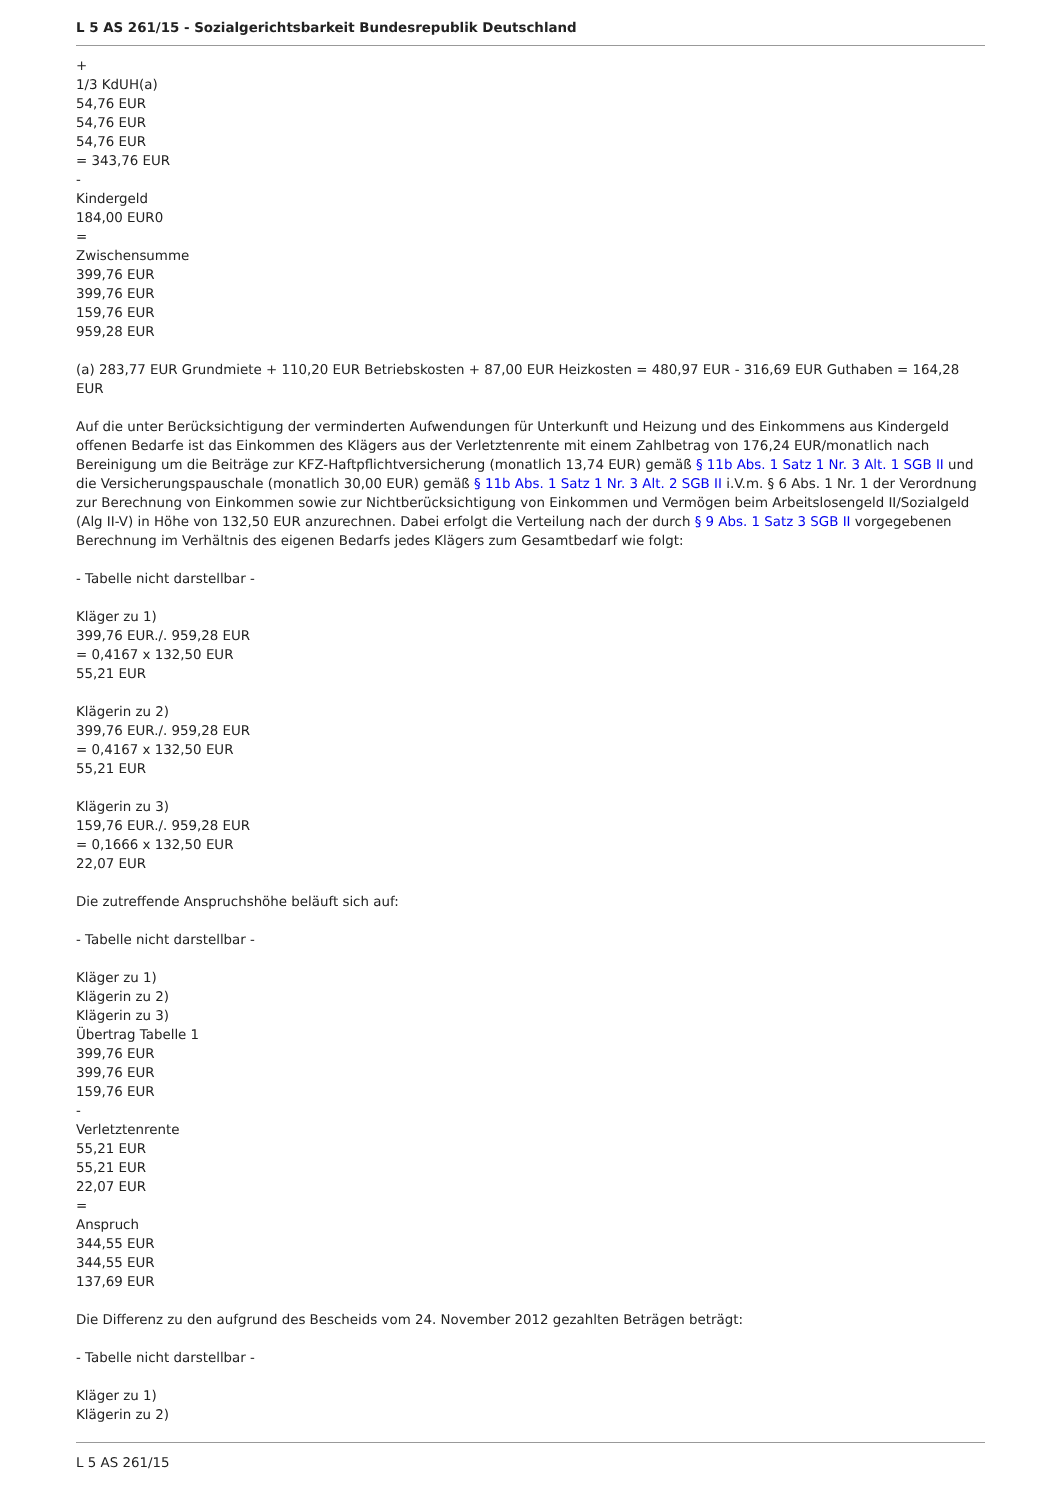L 5 AS 261/15 - Sozialgerichtsbarkeit Bundesrepublik Deutschland
+
1/3 KdUH(a)
54,76 EUR
54,76 EUR
54,76 EUR
= 343,76 EUR
-
Kindergeld
184,00 EUR0
=
Zwischensumme
399,76 EUR
399,76 EUR
159,76 EUR
959,28 EUR
(a) 283,77 EUR Grundmiete + 110,20 EUR Betriebskosten + 87,00 EUR Heizkosten = 480,97 EUR - 316,69 EUR Guthaben = 164,28 EUR
Auf die unter Berücksichtigung der verminderten Aufwendungen für Unterkunft und Heizung und des Einkommens aus Kindergeld offenen Bedarfe ist das Einkommen des Klägers aus der Verletztenrente mit einem Zahlbetrag von 176,24 EUR/monatlich nach Bereinigung um die Beiträge zur KFZ-Haftpflichtversicherung (monatlich 13,74 EUR) gemäß § 11b Abs. 1 Satz 1 Nr. 3 Alt. 1 SGB II und die Versicherungspauschale (monatlich 30,00 EUR) gemäß § 11b Abs. 1 Satz 1 Nr. 3 Alt. 2 SGB II i.V.m. § 6 Abs. 1 Nr. 1 der Verordnung zur Berechnung von Einkommen sowie zur Nichtberücksichtigung von Einkommen und Vermögen beim Arbeitslosengeld II/Sozialgeld (Alg II-V) in Höhe von 132,50 EUR anzurechnen. Dabei erfolgt die Verteilung nach der durch § 9 Abs. 1 Satz 3 SGB II vorgegebenen Berechnung im Verhältnis des eigenen Bedarfs jedes Klägers zum Gesamtbedarf wie folgt:
- Tabelle nicht darstellbar -
Kläger zu 1)
399,76 EUR./. 959,28 EUR
= 0,4167 x 132,50 EUR
55,21 EUR
Klägerin zu 2)
399,76 EUR./. 959,28 EUR
= 0,4167 x 132,50 EUR
55,21 EUR
Klägerin zu 3)
159,76 EUR./. 959,28 EUR
= 0,1666 x 132,50 EUR
22,07 EUR
Die zutreffende Anspruchshöhe beläuft sich auf:
- Tabelle nicht darstellbar -
Kläger zu 1)
Klägerin zu 2)
Klägerin zu 3)
Übertrag Tabelle 1
399,76 EUR
399,76 EUR
159,76 EUR
-
Verletztenrente
55,21 EUR
55,21 EUR
22,07 EUR
=
Anspruch
344,55 EUR
344,55 EUR
137,69 EUR
Die Differenz zu den aufgrund des Bescheids vom 24. November 2012 gezahlten Beträgen beträgt:
- Tabelle nicht darstellbar -
Kläger zu 1)
Klägerin zu 2)
L 5 AS 261/15